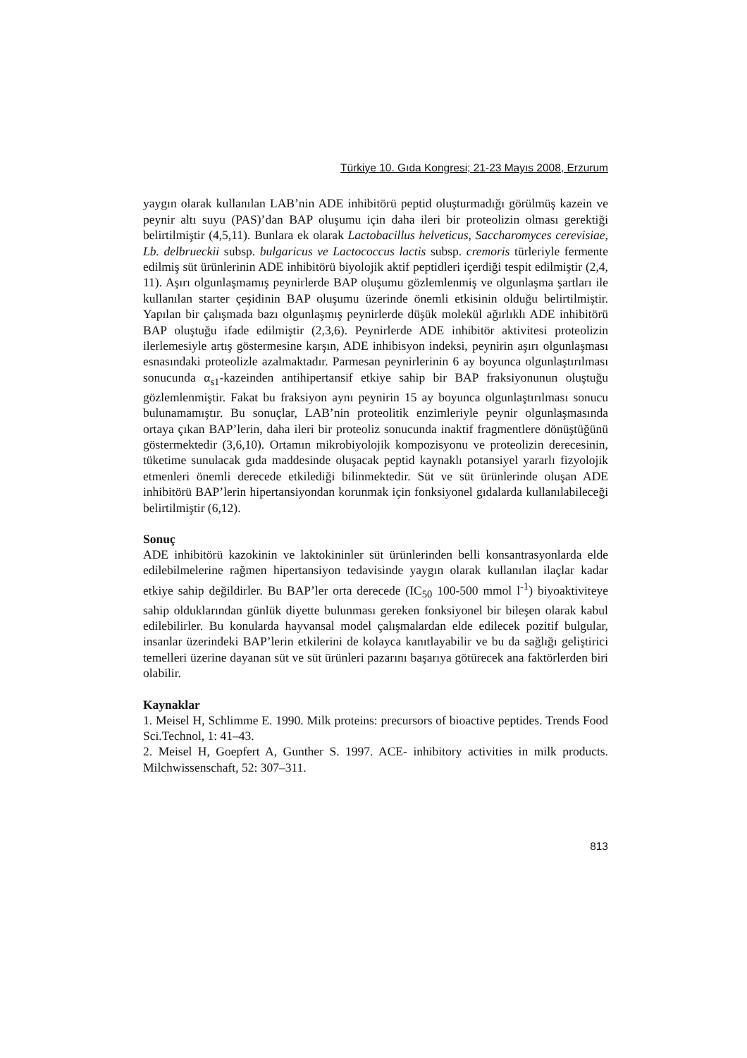Türkiye 10. Gıda Kongresi; 21-23 Mayıs 2008, Erzurum
yaygın olarak kullanılan LAB’nin ADE inhibitörü peptid oluşturmadığı görülmüş kazein ve peynir altı suyu (PAS)’dan BAP oluşumu için daha ileri bir proteolizin olması gerektiği belirtilmiştir (4,5,11). Bunlara ek olarak Lactobacillus helveticus, Saccharomyces cerevisiae, Lb. delbrueckii subsp. bulgaricus ve Lactococcus lactis subsp. cremoris türleriyle fermente edilmiş süt ürünlerinin ADE inhibitörü biyolojik aktif peptidleri içerdiği tespit edilmiştir (2,4, 11). Aşırı olgunlaşmamış peynirlerde BAP oluşumu gözlemlenmiş ve olgunlaşma şartları ile kullanılan starter çeşidinin BAP oluşumu üzerinde önemli etkisinin olduğu belirtilmiştir. Yapılan bir çalışmada bazı olgunlaşmış peynirlerde düşük molekül ağırlıklı ADE inhibitörü BAP oluştuğu ifade edilmiştir (2,3,6). Peynirlerde ADE inhibitör aktivitesi proteolizin ilerlemesiyle artış göstermesine karşın, ADE inhibisyon indeksi, peynirin aşırı olgunlaşması esnasındaki proteolizle azalmaktadır. Parmesan peynirlerinin 6 ay boyunca olgunlaştırılması sonucunda α<sub>s1</sub>-kazeinden antihipertansif etkiye sahip bir BAP fraksiyonunun oluştuğu gözlemlenmiştir. Fakat bu fraksiyon aynı peynirin 15 ay boyunca olgunlaştırılması sonucu bulunamamıştır. Bu sonuçlar, LAB’nin proteolitik enzimleriyle peynir olgunlaşmasında ortaya çıkan BAP’lerin, daha ileri bir proteoliz sonucunda inaktif fragmentlere dönüştüğünü göstermektedir (3,6,10). Ortamın mikrobiyolojik kompozisyonu ve proteolizin derecesinin, tüketime sunulacak gıda maddesinde oluşacak peptid kaynaklı potansiyel yararlı fizyolojik etmenleri önemli derecede etkilediği bilinmektedir. Süt ve süt ürünlerinde oluşan ADE inhibitörü BAP’lerin hipertansiyondan korunmak için fonksiyonel gıdalarda kullanılabileceği belirtilmiştir (6,12).
Sonuç
ADE inhibitörü kazokinin ve laktokininler süt ürünlerinden belli konsantrasyonlarda elde edilebilmelerine rağmen hipertansiyon tedavisinde yaygın olarak kullanılan ilaçlar kadar etkiye sahip değildirler. Bu BAP’ler orta derecede (IC<sub>50</sub> 100-500 mmol l<sup>-1</sup>) biyoaktiviteye sahip olduklarından günlük diyette bulunması gereken fonksiyonel bir bileşen olarak kabul edilebilirler. Bu konularda hayvansal model çalışmalardan elde edilecek pozitif bulgular, insanlar üzerindeki BAP’lerin etkilerini de kolayca kanıtlayabilir ve bu da sağlığı geliştirici temelleri üzerine dayanan süt ve süt ürünleri pazarını başarıya götürecek ana faktörlerden biri olabilir.
Kaynaklar
1. Meisel H, Schlimme E. 1990. Milk proteins: precursors of bioactive peptides. Trends Food Sci.Technol, 1: 41–43.
2. Meisel H, Goepfert A, Gunther S. 1997. ACE- inhibitory activities in milk products. Milchwissenschaft, 52: 307–311.
813